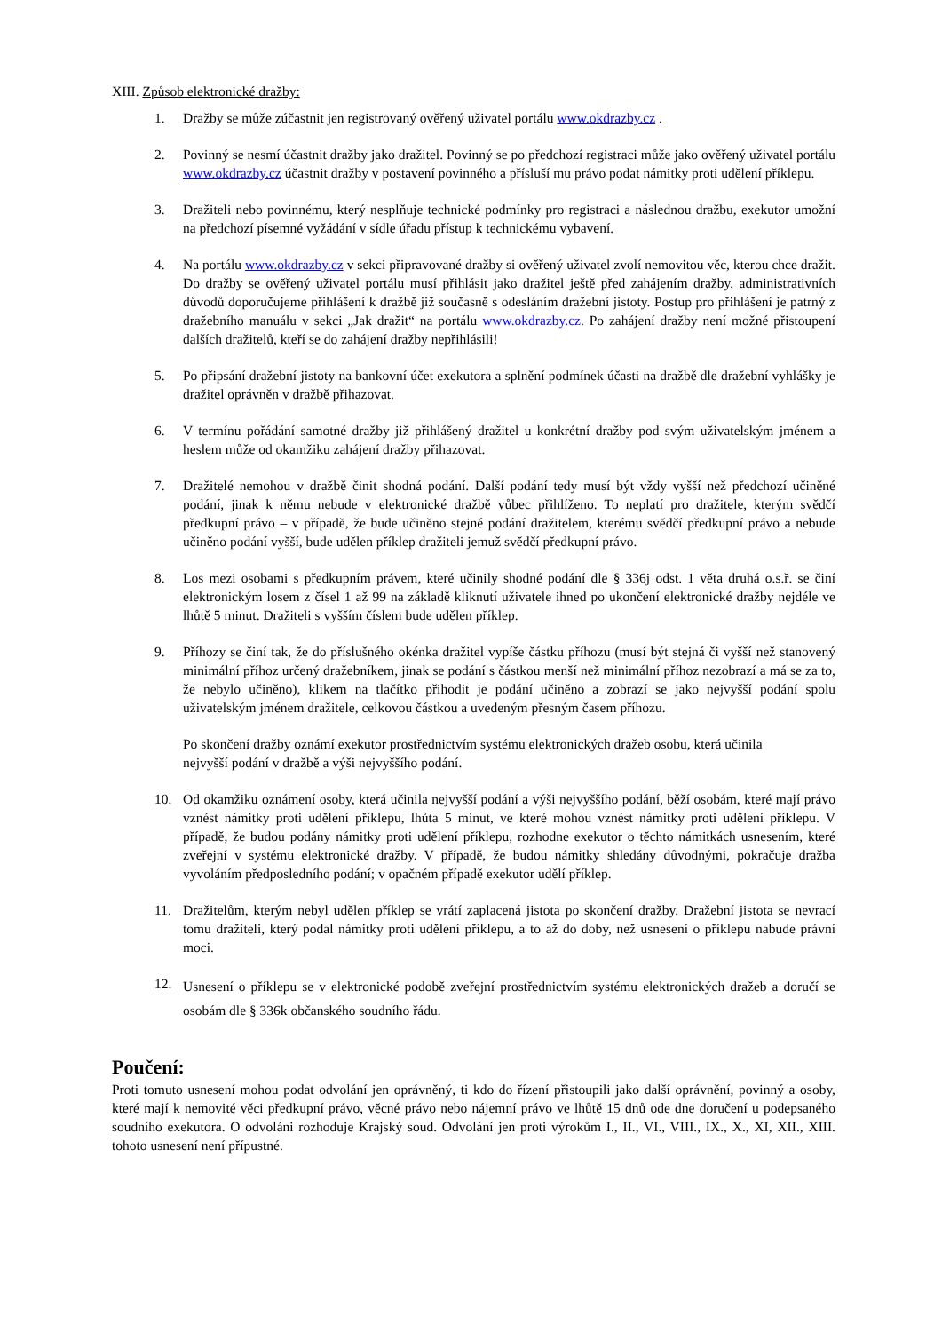XIII. Způsob elektronické dražby:
1. Dražby se může zúčastnit jen registrovaný ověřený uživatel portálu www.okdrazby.cz .
2. Povinný se nesmí účastnit dražby jako dražitel. Povinný se po předchozí registraci může jako ověřený uživatel portálu www.okdrazby.cz účastnit dražby v postavení povinného a přísluší mu právo podat námitky proti udělení příklepu.
3. Dražiteli nebo povinnému, který nesplňuje technické podmínky pro registraci a následnou dražbu, exekutor umožní na předchozí písemné vyžádání v sídle úřadu přístup k technickému vybavení.
4. Na portálu www.okdrazby.cz v sekci připravované dražby si ověřený uživatel zvolí nemovitou věc, kterou chce dražit. Do dražby se ověřený uživatel portálu musí přihlásit jako dražitel ještě před zahájením dražby, administrativních důvodů doporučujeme přihlášení k dražbě již současně s odesláním dražební jistoty. Postup pro přihlášení je patrný z dražebního manuálu v sekci „Jak dražit“ na portálu www.okdrazby.cz. Po zahájení dražby není možné přistoupení dalších dražitelů, kteří se do zahájení dražby nepřihlásili!
5. Po připsání dražební jistoty na bankovní účet exekutora a splnění podmínek účasti na dražbě dle dražební vyhlášky je dražitel oprávněn v dražbě přihazovat.
6. V termínu pořádání samotné dražby již přihlášený dražitel u konkrétní dražby pod svým uživatelským jménem a heslem může od okamžiku zahájení dražby přihazovat.
7. Dražitelé nemohou v dražbě činit shodná podání. Další podání tedy musí být vždy vyšší než předchozí učiněné podání, jinak k němu nebude v elektronické dražbě vůbec přihlíženo. To neplatí pro dražitele, kterým svědčí předkupní právo – v případě, že bude učiněno stejné podání dražitelem, kterému svědčí předkupní právo a nebude učiněno podání vyšší, bude udělen příklep dražiteli jemuž svědčí předkupní právo.
8. Los mezi osobami s předkupním právem, které učinily shodné podání dle § 336j odst. 1 věta druhá o.s.ř. se činí elektronickým losem z čísel 1 až 99 na základě kliknutí uživatele ihned po ukončení elektronické dražby nejdéle ve lhůtě 5 minut. Dražiteli s vyšším číslem bude udělen příklep.
9. Příhozy se činí tak, že do příslušného okénka dražitel vypíše částku příhozu (musí být stejná či vyšší než stanovený minimální příhoz určený dražebníkem, jinak se podání s částkou menší než minimální příhoz nezobrazí a má se za to, že nebylo učiněno), klikem na tlačítko přihodit je podání učiněno a zobrazí se jako nejvyšší podání spolu uživatelským jménem dražitele, celkovou částkou a uvedeným přesným časem příhozu.
Po skončení dražby oznámí exekutor prostřednictvím systému elektronických dražeb osobu, která učinila nejvyšší podání v dražbě a výši nejvyššího podání.
10. Od okamžiku oznámení osoby, která učinila nejvyšší podání a výši nejvyššího podání, běží osobám, které mají právo vznést námitky proti udělení příklepu, lhůta 5 minut, ve které mohou vznést námitky proti udělení příklepu. V případě, že budou podány námitky proti udělení příklepu, rozhodne exekutor o těchto námitkách usnesením, které zveřejní v systému elektronické dražby. V případě, že budou námitky shledány důvodnými, pokračuje dražba vyvoláním předposledního podání; v opačném případě exekutor udělí příklep.
11. Dražitelům, kterým nebyl udělen příklep se vrátí zaplacená jistota po skončení dražby. Dražební jistota se nevrací tomu dražiteli, který podal námitky proti udělení příklepu, a to až do doby, než usnesení o příklepu nabude právní moci.
12.
Usnesení o příklepu se v elektronické podobě zveřejní prostřednictvím systému elektronických dražeb a doručí se osobám dle § 336k občanského soudního řádu.
Poučení:
Proti tomuto usnesení mohou podat odvolání jen oprávněný, ti kdo do řízení přistoupili jako další oprávnění, povinný a osoby, které mají k nemovité věci předkupní právo, věcné právo nebo nájemní právo ve lhůtě 15 dnů ode dne doručení u podepsaného soudního exekutora. O odvoláni rozhoduje Krajský soud. Odvolání jen proti výrokům I., II., VI., VIII., IX., X., XI, XII., XIII. tohoto usnesení není přípustné.